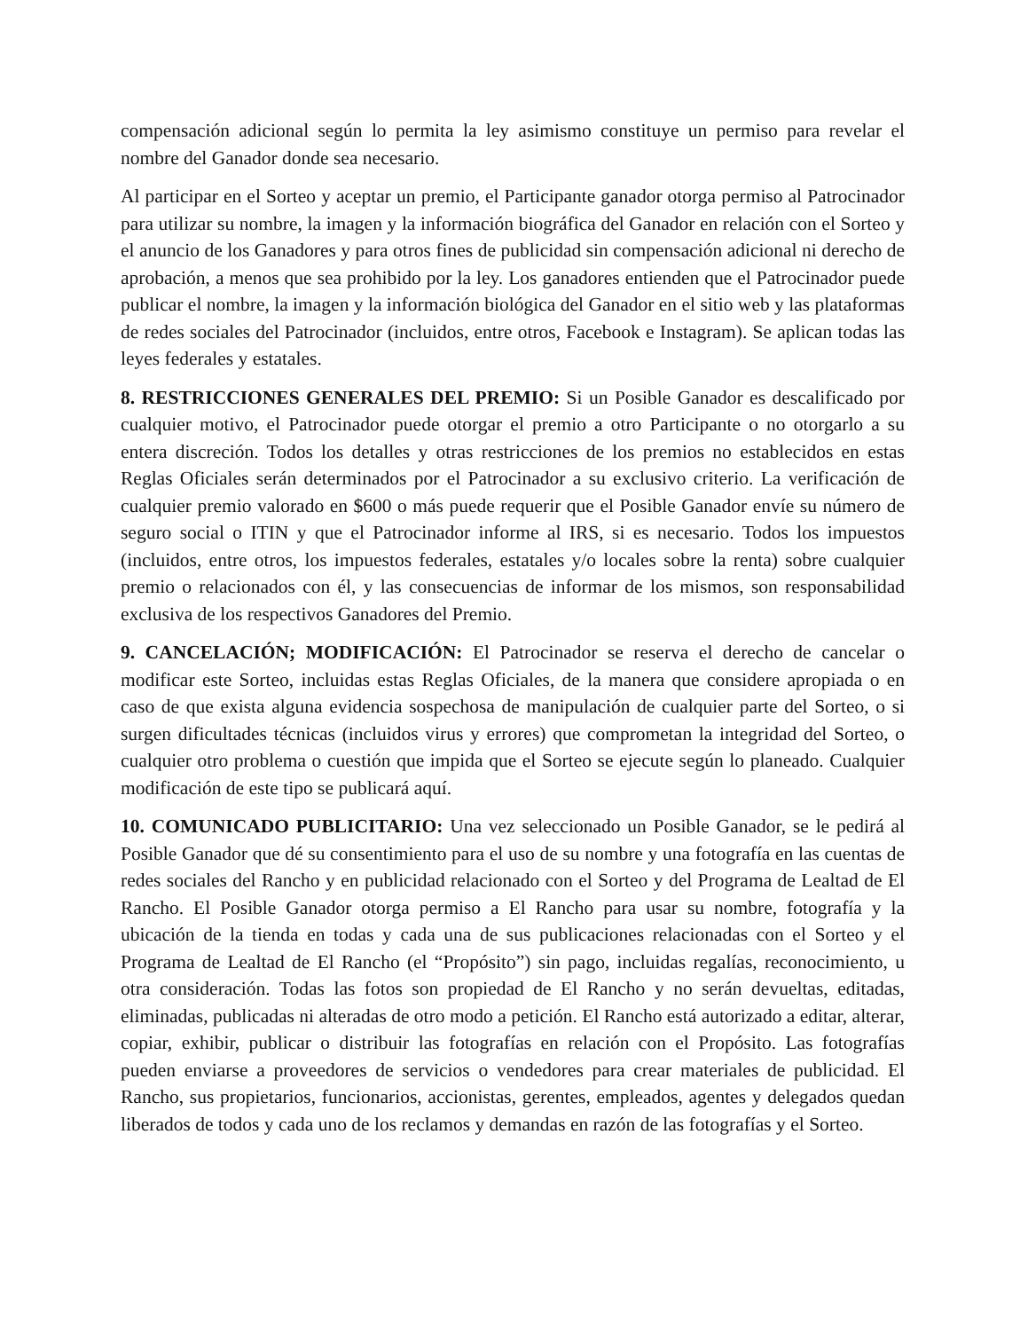compensación adicional según lo permita la ley asimismo constituye un permiso para revelar el nombre del Ganador donde sea necesario.
Al participar en el Sorteo y aceptar un premio, el Participante ganador otorga permiso al Patrocinador para utilizar su nombre, la imagen y la información biográfica del Ganador en relación con el Sorteo y el anuncio de los Ganadores y para otros fines de publicidad sin compensación adicional ni derecho de aprobación, a menos que sea prohibido por la ley. Los ganadores entienden que el Patrocinador puede publicar el nombre, la imagen y la información biológica del Ganador en el sitio web y las plataformas de redes sociales del Patrocinador (incluidos, entre otros, Facebook e Instagram). Se aplican todas las leyes federales y estatales.
8. RESTRICCIONES GENERALES DEL PREMIO: Si un Posible Ganador es descalificado por cualquier motivo, el Patrocinador puede otorgar el premio a otro Participante o no otorgarlo a su entera discreción. Todos los detalles y otras restricciones de los premios no establecidos en estas Reglas Oficiales serán determinados por el Patrocinador a su exclusivo criterio. La verificación de cualquier premio valorado en $600 o más puede requerir que el Posible Ganador envíe su número de seguro social o ITIN y que el Patrocinador informe al IRS, si es necesario. Todos los impuestos (incluidos, entre otros, los impuestos federales, estatales y/o locales sobre la renta) sobre cualquier premio o relacionados con él, y las consecuencias de informar de los mismos, son responsabilidad exclusiva de los respectivos Ganadores del Premio.
9. CANCELACIÓN; MODIFICACIÓN: El Patrocinador se reserva el derecho de cancelar o modificar este Sorteo, incluidas estas Reglas Oficiales, de la manera que considere apropiada o en caso de que exista alguna evidencia sospechosa de manipulación de cualquier parte del Sorteo, o si surgen dificultades técnicas (incluidos virus y errores) que comprometan la integridad del Sorteo, o cualquier otro problema o cuestión que impida que el Sorteo se ejecute según lo planeado. Cualquier modificación de este tipo se publicará aquí.
10. COMUNICADO PUBLICITARIO: Una vez seleccionado un Posible Ganador, se le pedirá al Posible Ganador que dé su consentimiento para el uso de su nombre y una fotografía en las cuentas de redes sociales del Rancho y en publicidad relacionado con el Sorteo y del Programa de Lealtad de El Rancho. El Posible Ganador otorga permiso a El Rancho para usar su nombre, fotografía y la ubicación de la tienda en todas y cada una de sus publicaciones relacionadas con el Sorteo y el Programa de Lealtad de El Rancho (el “Propósito”) sin pago, incluidas regalías, reconocimiento, u otra consideración. Todas las fotos son propiedad de El Rancho y no serán devueltas, editadas, eliminadas, publicadas ni alteradas de otro modo a petición. El Rancho está autorizado a editar, alterar, copiar, exhibir, publicar o distribuir las fotografías en relación con el Propósito. Las fotografías pueden enviarse a proveedores de servicios o vendedores para crear materiales de publicidad. El Rancho, sus propietarios, funcionarios, accionistas, gerentes, empleados, agentes y delegados quedan liberados de todos y cada uno de los reclamos y demandas en razón de las fotografías y el Sorteo.